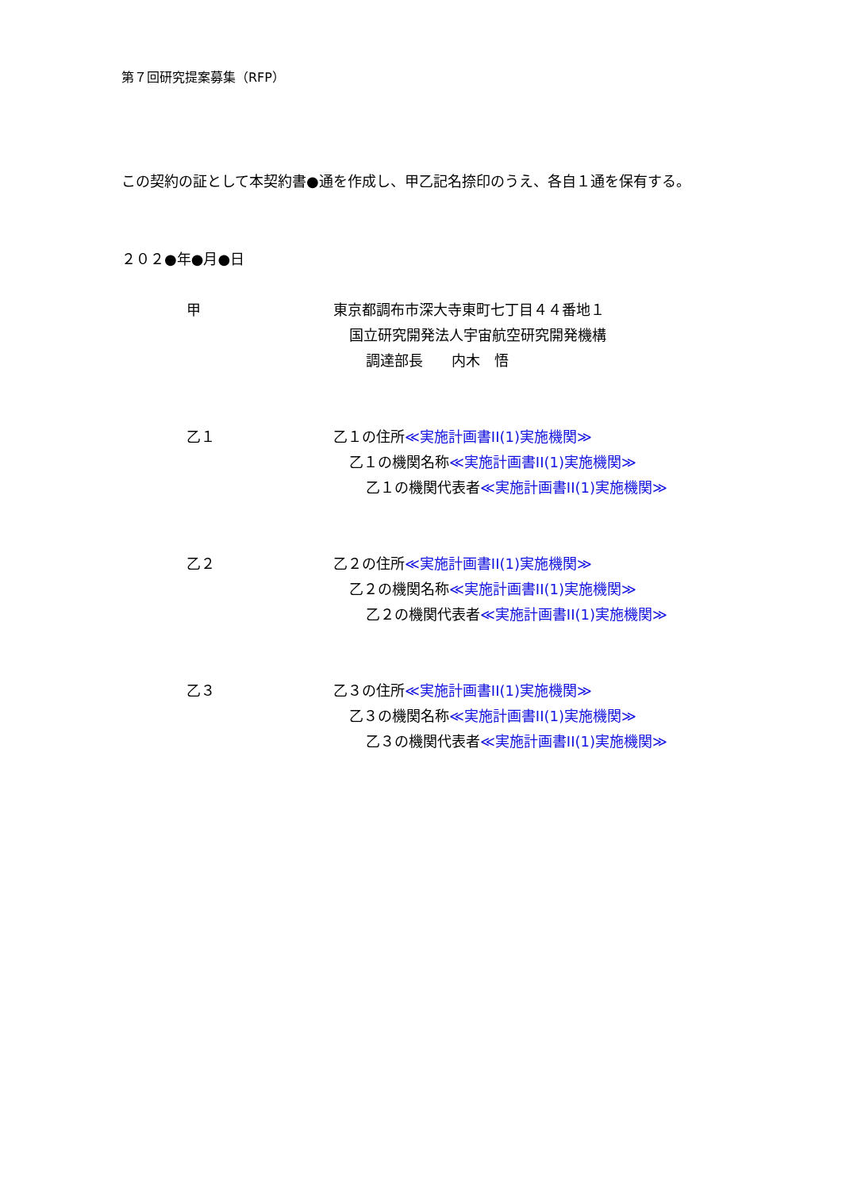第７回研究提案募集（RFP）
この契約の証として本契約書●通を作成し、甲乙記名捺印のうえ、各自１通を保有する。
２０２●年●月●日
甲 東京都調布市深大寺東町七丁目４４番地１
国立研究開発法人宇宙航空研究開発機構
調達部長　　内木　悟
乙１ 乙１の住所≪実施計画書II(1)実施機関≫
乙１の機関名称≪実施計画書II(1)実施機関≫
乙１の機関代表者≪実施計画書II(1)実施機関≫
乙２ 乙２の住所≪実施計画書II(1)実施機関≫
乙２の機関名称≪実施計画書II(1)実施機関≫
乙２の機関代表者≪実施計画書II(1)実施機関≫
乙３ 乙３の住所≪実施計画書II(1)実施機関≫
乙３の機関名称≪実施計画書II(1)実施機関≫
乙３の機関代表者≪実施計画書II(1)実施機関≫